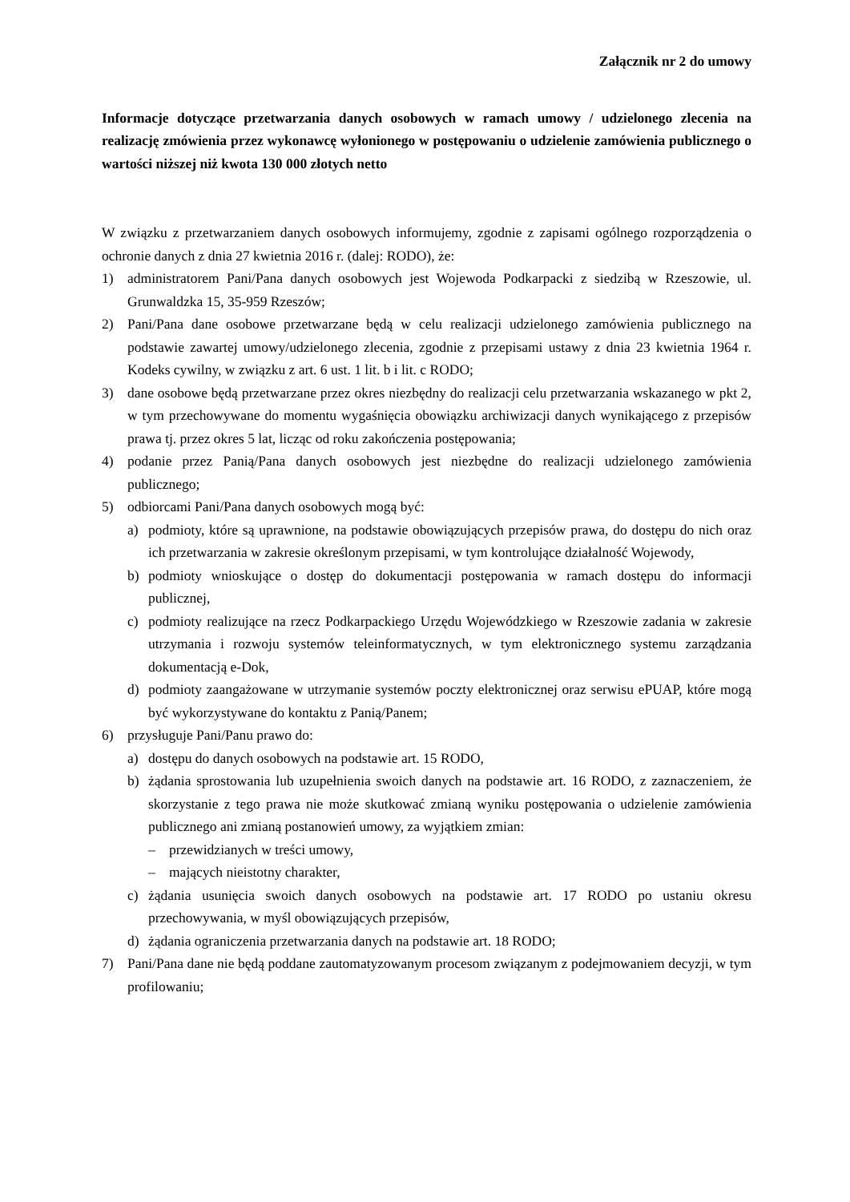Załącznik nr 2 do umowy
Informacje dotyczące przetwarzania danych osobowych w ramach umowy / udzielonego zlecenia na realizację zmówienia przez wykonawcę wyłonionego w postępowaniu o udzielenie zamówienia publicznego o wartości niższej niż kwota 130 000 złotych netto
W związku z przetwarzaniem danych osobowych informujemy, zgodnie z zapisami ogólnego rozporządzenia o ochronie danych z dnia 27 kwietnia 2016 r. (dalej: RODO), że:
1) administratorem Pani/Pana danych osobowych jest Wojewoda Podkarpacki z siedzibą w Rzeszowie, ul. Grunwaldzka 15, 35-959 Rzeszów;
2) Pani/Pana dane osobowe przetwarzane będą w celu realizacji udzielonego zamówienia publicznego na podstawie zawartej umowy/udzielonego zlecenia, zgodnie z przepisami ustawy z dnia 23 kwietnia 1964 r. Kodeks cywilny, w związku z art. 6 ust. 1 lit. b i lit. c RODO;
3) dane osobowe będą przetwarzane przez okres niezbędny do realizacji celu przetwarzania wskazanego w pkt 2, w tym przechowywane do momentu wygaśnięcia obowiązku archiwizacji danych wynikającego z przepisów prawa tj. przez okres 5 lat, licząc od roku zakończenia postępowania;
4) podanie przez Panią/Pana danych osobowych jest niezbędne do realizacji udzielonego zamówienia publicznego;
5) odbiorcami Pani/Pana danych osobowych mogą być:
a) podmioty, które są uprawnione, na podstawie obowiązujących przepisów prawa, do dostępu do nich oraz ich przetwarzania w zakresie określonym przepisami, w tym kontrolujące działalność Wojewody,
b) podmioty wnioskujące o dostęp do dokumentacji postępowania w ramach dostępu do informacji publicznej,
c) podmioty realizujące na rzecz Podkarpackiego Urzędu Wojewódzkiego w Rzeszowie zadania w zakresie utrzymania i rozwoju systemów teleinformatycznych, w tym elektronicznego systemu zarządzania dokumentacją e-Dok,
d) podmioty zaangażowane w utrzymanie systemów poczty elektronicznej oraz serwisu ePUAP, które mogą być wykorzystywane do kontaktu z Panią/Panem;
6) przysługuje Pani/Panu prawo do:
a) dostępu do danych osobowych na podstawie art. 15 RODO,
b) żądania sprostowania lub uzupełnienia swoich danych na podstawie art. 16 RODO, z zaznaczeniem, że skorzystanie z tego prawa nie może skutkować zmianą wyniku postępowania o udzielenie zamówienia publicznego ani zmianą postanowień umowy, za wyjątkiem zmian:
– przewidzianych w treści umowy,
– mających nieistotny charakter,
c) żądania usunięcia swoich danych osobowych na podstawie art. 17 RODO po ustaniu okresu przechowywania, w myśl obowiązujących przepisów,
d) żądania ograniczenia przetwarzania danych na podstawie art. 18 RODO;
7) Pani/Pana dane nie będą poddane zautomatyzowanym procesom związanym z podejmowaniem decyzji, w tym profilowaniu;